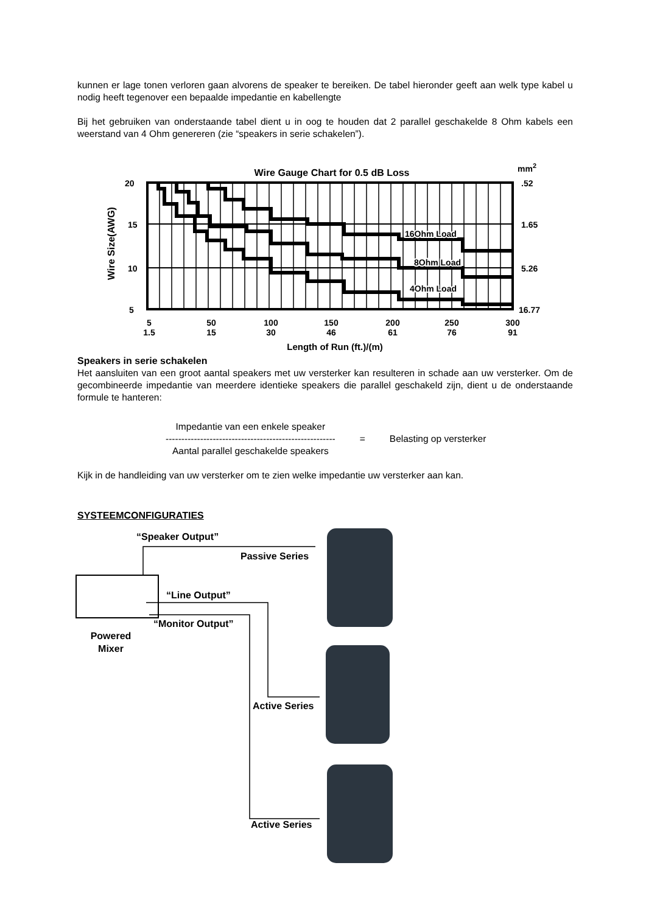kunnen er lage tonen verloren gaan alvorens de speaker te bereiken. De tabel hieronder geeft aan welk type kabel u nodig heeft tegenover een bepaalde impedantie en kabellengte
Bij het gebruiken van onderstaande tabel dient u in oog te houden dat 2 parallel geschakelde 8 Ohm kabels een weerstand van 4 Ohm genereren (zie “speakers in serie schakelen”).
Wire Gauge Chart for 0.5 dB Loss
mm2
16Ohm Load
8Ohm Load
4Ohm Load
20
15
10
5
.52
1.65
5.26
16.77
Wire Size(AWG)
5
1.5
50
15
100
30
150
46
200
61
250
76
300
91
Length of Run (ft.)/(m)
Speakers in serie schakelen
Het aansluiten van een groot aantal speakers met uw versterker kan resulteren in schade aan uw versterker. Om de gecombineerde impedantie van meerdere identieke speakers die parallel geschakeld zijn, dient u de onderstaande formule te hanteren:
Impedantie van een enkele speaker
------------------------------------------------------
Aantal parallel geschakelde speakers
= Belasting op versterker
Kijk in de handleiding van uw versterker om te zien welke impedantie uw versterker aan kan.
SYSTEEMCONFIGURATIES
“Speaker Output”
Passive Series
“Line Output”
“Monitor Output”
Powered
Mixer
Active Series
Active Series